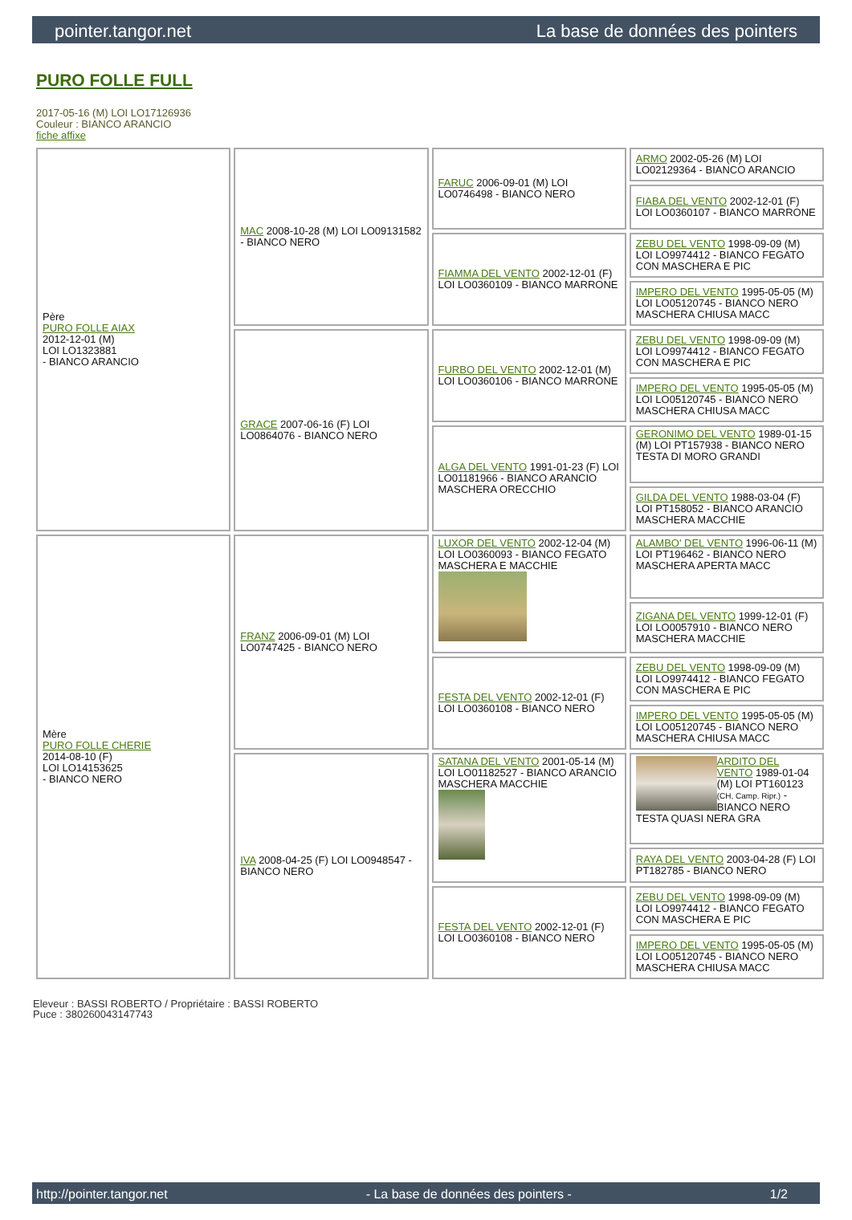pointer.tangor.net La base de données des pointers
PURO FOLLE FULL
2017-05-16 (M) LOI LO17126936
Couleur : BIANCO ARANCIO
fiche affixe
| Père PURO FOLLE AIAX 2012-12-01 (M) LOI LO1323881 - BIANCO ARANCIO | MAC 2008-10-28 (M) LOI LO09131582 - BIANCO NERO | FARUC 2006-09-01 (M) LOI LO0746498 - BIANCO NERO | ARMO 2002-05-26 (M) LOI LO02129364 - BIANCO ARANCIO |
| | | | FIABA DEL VENTO 2002-12-01 (F) LOI LO0360107 - BIANCO MARRONE |
| | | FIAMMA DEL VENTO 2002-12-01 (F) LOI LO0360109 - BIANCO MARRONE | ZEBU DEL VENTO 1998-09-09 (M) LOI LO9974412 - BIANCO FEGATO CON MASCHERA E PIC |
| | | | IMPERO DEL VENTO 1995-05-05 (M) LOI LO05120745 - BIANCO NERO MASCHERA CHIUSA MACC |
| | GRACE 2007-06-16 (F) LOI LO0864076 - BIANCO NERO | FURBO DEL VENTO 2002-12-01 (M) LOI LO0360106 - BIANCO MARRONE | ZEBU DEL VENTO 1998-09-09 (M) LOI LO9974412 - BIANCO FEGATO CON MASCHERA E PIC |
| | | | IMPERO DEL VENTO 1995-05-05 (M) LOI LO05120745 - BIANCO NERO MASCHERA CHIUSA MACC |
| | | ALGA DEL VENTO 1991-01-23 (F) LOI LO01181966 - BIANCO ARANCIO MASCHERA ORECCHIO | GERONIMO DEL VENTO 1989-01-15 (M) LOI PT157938 - BIANCO NERO TESTA DI MORO GRANDI |
| | | | GILDA DEL VENTO 1988-03-04 (F) LOI PT158052 - BIANCO ARANCIO MASCHERA MACCHIE |
| Mère PURO FOLLE CHERIE 2014-08-10 (F) LOI LO14153625 - BIANCO NERO | FRANZ 2006-09-01 (M) LOI LO0747425 - BIANCO NERO | LUXOR DEL VENTO 2002-12-04 (M) LOI LO0360093 - BIANCO FEGATO MASCHERA E MACCHIE | ALAMBO' DEL VENTO 1996-06-11 (M) LOI PT196462 - BIANCO NERO MASCHERA APERTA MACC |
| | | | ZIGANA DEL VENTO 1999-12-01 (F) LOI LO0057910 - BIANCO NERO MASCHERA MACCHIE |
| | | FESTA DEL VENTO 2002-12-01 (F) LOI LO0360108 - BIANCO NERO | ZEBU DEL VENTO 1998-09-09 (M) LOI LO9974412 - BIANCO FEGATO CON MASCHERA E PIC |
| | | | IMPERO DEL VENTO 1995-05-05 (M) LOI LO05120745 - BIANCO NERO MASCHERA CHIUSA MACC |
| | IVA 2008-04-25 (F) LOI LO0948547 - BIANCO NERO | SATANA DEL VENTO 2001-05-14 (M) LOI LO01182527 - BIANCO ARANCIO MASCHERA MACCHIE | ARDITO DEL VENTO 1989-01-04 (M) LOI PT160123 (CH, Camp. Ripr.) - BIANCO NERO TESTA QUASI NERA GRA |
| | | | RAYA DEL VENTO 2003-04-28 (F) LOI PT182785 - BIANCO NERO |
| | | FESTA DEL VENTO 2002-12-01 (F) LOI LO0360108 - BIANCO NERO | ZEBU DEL VENTO 1998-09-09 (M) LOI LO9974412 - BIANCO FEGATO CON MASCHERA E PIC |
| | | | IMPERO DEL VENTO 1995-05-05 (M) LOI LO05120745 - BIANCO NERO MASCHERA CHIUSA MACC |
Eleveur : BASSI ROBERTO / Propriétaire : BASSI ROBERTO
Puce : 380260043147743
http://pointer.tangor.net - La base de données des pointers - 1/2